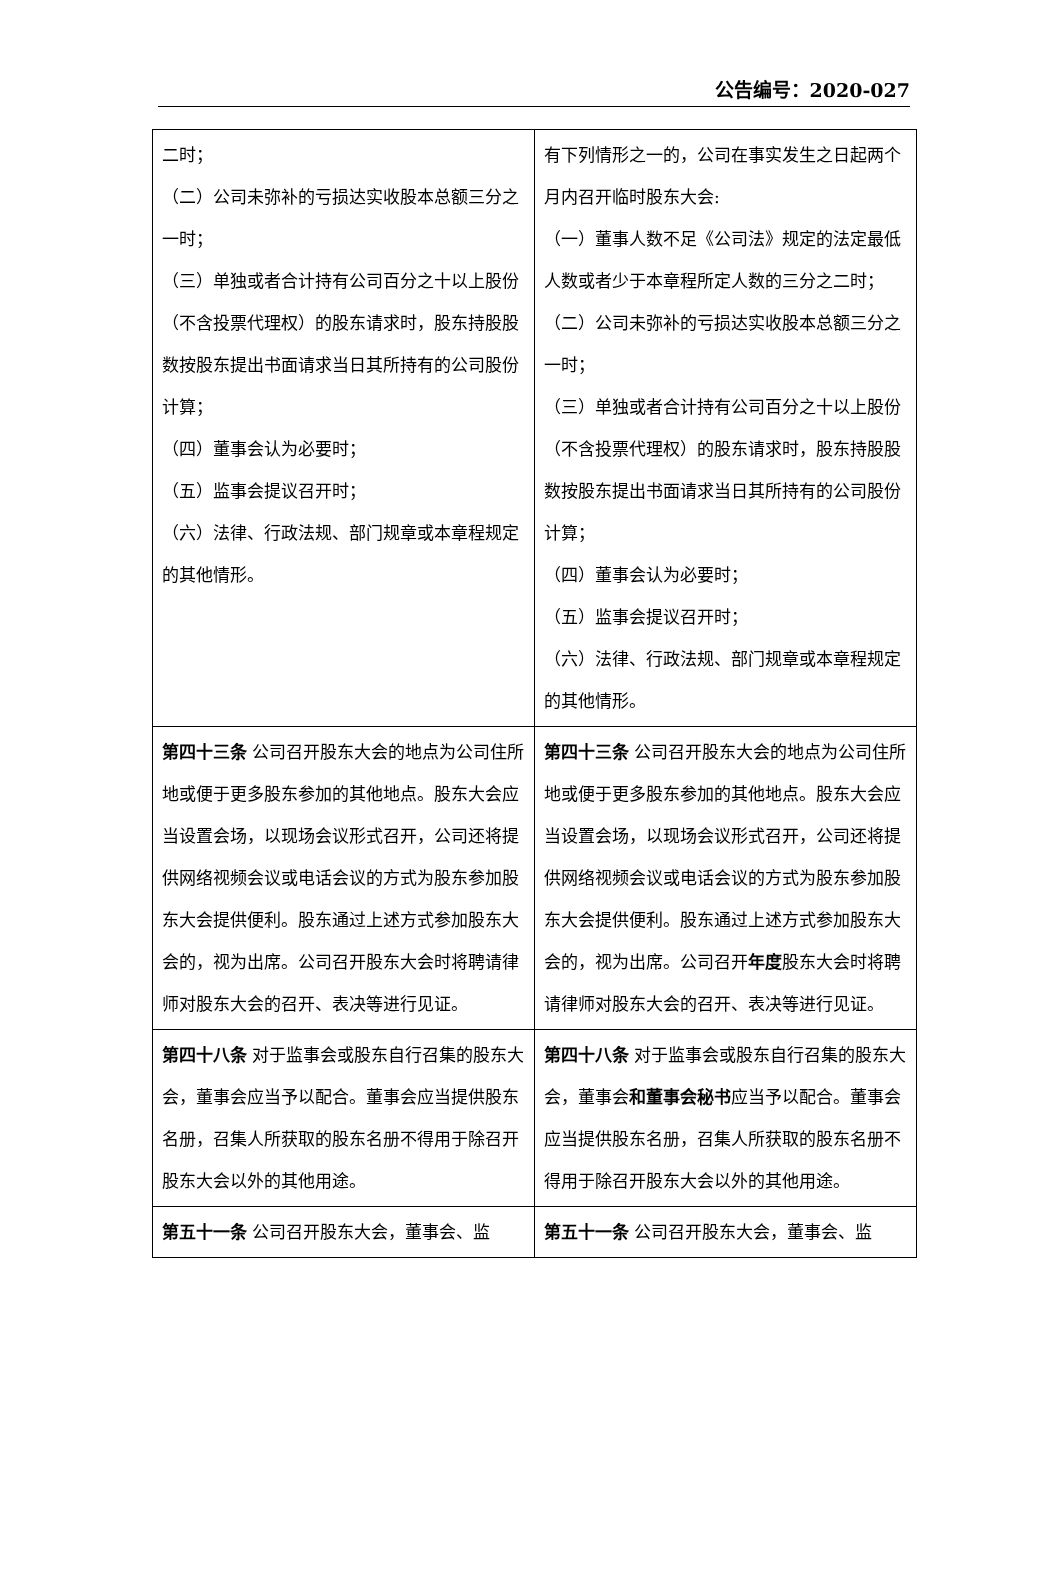公告编号：2020-027
| 二时； （二）公司未弥补的亏损达实收股本总额三分之一时； （三）单独或者合计持有公司百分之十以上股份（不含投票代理权）的股东请求时，股东持股股数按股东提出书面请求当日其所持有的公司股份计算； （四）董事会认为必要时； （五）监事会提议召开时； （六）法律、行政法规、部门规章或本章程规定的其他情形。 | 有下列情形之一的，公司在事实发生之日起两个月内召开临时股东大会: （一）董事人数不足《公司法》规定的法定最低人数或者少于本章程所定人数的三分之二时； （二）公司未弥补的亏损达实收股本总额三分之一时； （三）单独或者合计持有公司百分之十以上股份（不含投票代理权）的股东请求时，股东持股股数按股东提出书面请求当日其所持有的公司股份计算； （四）董事会认为必要时； （五）监事会提议召开时； （六）法律、行政法规、部门规章或本章程规定的其他情形。 |
| 第四十三条 公司召开股东大会的地点为公司住所地或便于更多股东参加的其他地点。股东大会应当设置会场，以现场会议形式召开，公司还将提供网络视频会议或电话会议的方式为股东参加股东大会提供便利。股东通过上述方式参加股东大会的，视为出席。公司召开股东大会时将聘请律师对股东大会的召开、表决等进行见证。 | 第四十三条 公司召开股东大会的地点为公司住所地或便于更多股东参加的其他地点。股东大会应当设置会场，以现场会议形式召开，公司还将提供网络视频会议或电话会议的方式为股东参加股东大会提供便利。股东通过上述方式参加股东大会的，视为出席。公司召开 年度 股东大会时将聘请律师对股东大会的召开、表决等进行见证。 |
| 第四十八条 对于监事会或股东自行召集的股东大会，董事会应当予以配合。董事会应当提供股东名册，召集人所获取的股东名册不得用于除召开股东大会以外的其他用途。 | 第四十八条 对于监事会或股东自行召集的股东大会，董事会 和董事会秘书 应当予以配合。董事会应当提供股东名册，召集人所获取的股东名册不得用于除召开股东大会以外的其他用途。 |
| 第五十一条 公司召开股东大会，董事会、监 | 第五十一条 公司召开股东大会，董事会、监 |